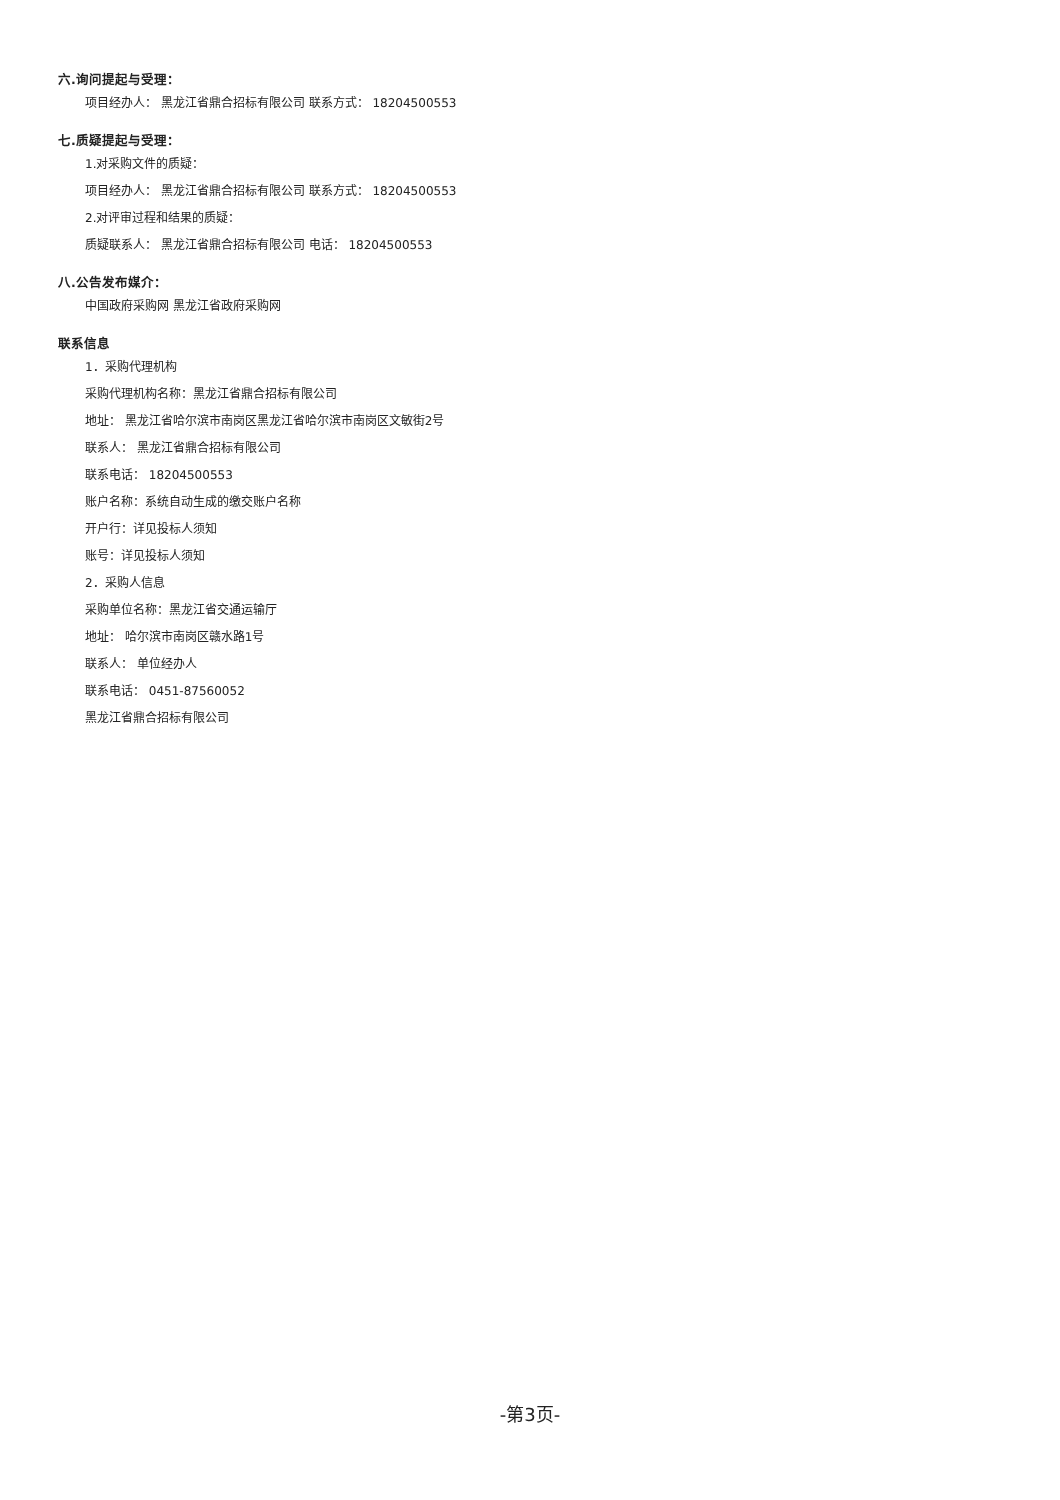六.询问提起与受理：
项目经办人： 黑龙江省鼎合招标有限公司 联系方式： 18204500553
七.质疑提起与受理：
1.对采购文件的质疑：
项目经办人： 黑龙江省鼎合招标有限公司 联系方式： 18204500553
2.对评审过程和结果的质疑：
质疑联系人： 黑龙江省鼎合招标有限公司 电话： 18204500553
八.公告发布媒介：
中国政府采购网 黑龙江省政府采购网
联系信息
1．采购代理机构
采购代理机构名称：黑龙江省鼎合招标有限公司
地址： 黑龙江省哈尔滨市南岗区黑龙江省哈尔滨市南岗区文敏街2号
联系人： 黑龙江省鼎合招标有限公司
联系电话： 18204500553
账户名称：系统自动生成的缴交账户名称
开户行：详见投标人须知
账号：详见投标人须知
2．采购人信息
采购单位名称：黑龙江省交通运输厅
地址： 哈尔滨市南岗区赣水路1号
联系人： 单位经办人
联系电话： 0451-87560052
黑龙江省鼎合招标有限公司
-第3页-